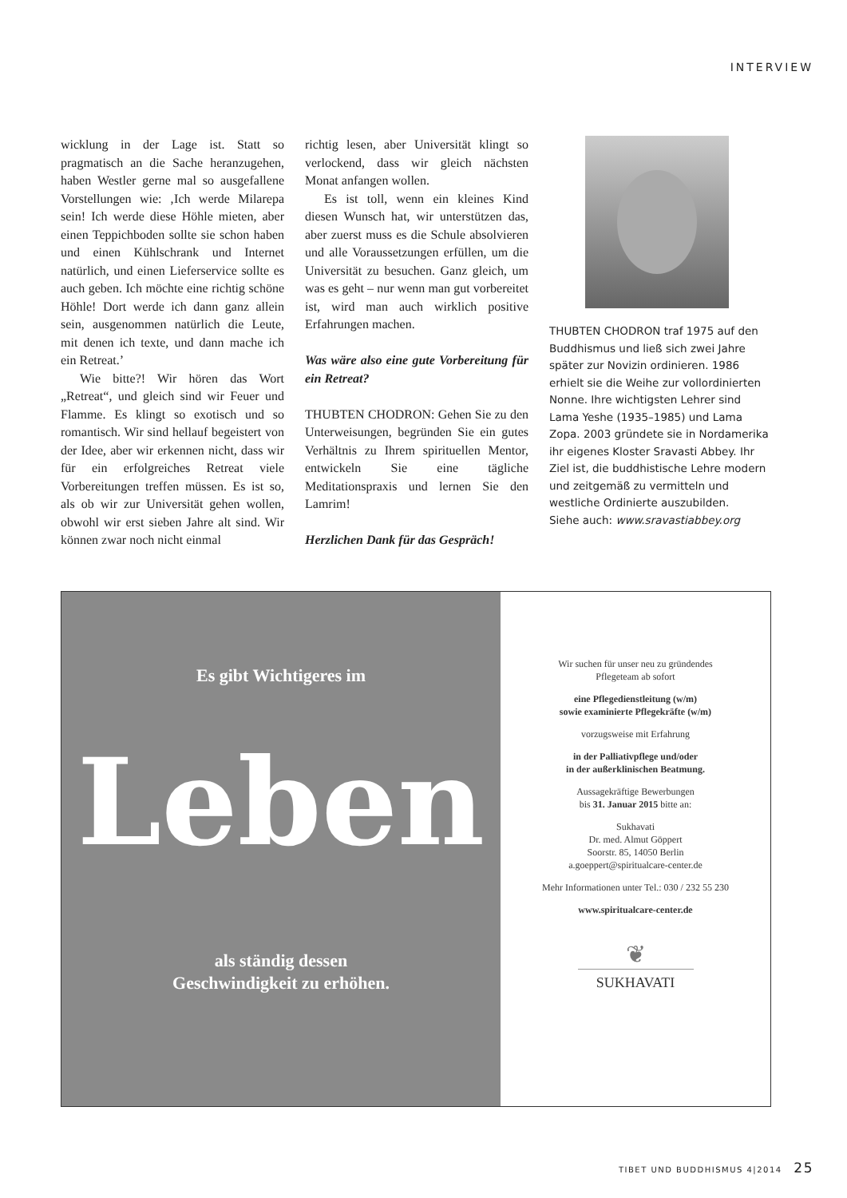INTERVIEW
wicklung in der Lage ist. Statt so pragmatisch an die Sache heranzugehen, haben Westler gerne mal so ausgefallene Vorstellungen wie: ‚Ich werde Milarepa sein! Ich werde diese Höhle mieten, aber einen Teppichboden sollte sie schon haben und einen Kühlschrank und Internet natürlich, und einen Lieferservice sollte es auch geben. Ich möchte eine richtig schöne Höhle! Dort werde ich dann ganz allein sein, ausgenommen natürlich die Leute, mit denen ich texte, und dann mache ich ein Retreat.’
Wie bitte?! Wir hören das Wort „Retreat“, und gleich sind wir Feuer und Flamme. Es klingt so exotisch und so romantisch. Wir sind hellauf begeistert von der Idee, aber wir erkennen nicht, dass wir für ein erfolgreiches Retreat viele Vorbereitungen treffen müssen. Es ist so, als ob wir zur Universität gehen wollen, obwohl wir erst sieben Jahre alt sind. Wir können zwar noch nicht einmal
richtig lesen, aber Universität klingt so verlockend, dass wir gleich nächsten Monat anfangen wollen.
Es ist toll, wenn ein kleines Kind diesen Wunsch hat, wir unterstützen das, aber zuerst muss es die Schule absolvieren und alle Voraussetzungen erfüllen, um die Universität zu besuchen. Ganz gleich, um was es geht – nur wenn man gut vorbereitet ist, wird man auch wirklich positive Erfahrungen machen.
Was wäre also eine gute Vorbereitung für ein Retreat?
THUBTEN CHODRON: Gehen Sie zu den Unterweisungen, begründen Sie ein gutes Verhältnis zu Ihrem spirituellen Mentor, entwickeln Sie eine tägliche Meditationspraxis und lernen Sie den Lamrim!
Herzlichen Dank für das Gespräch!
THUBTEN CHODRON traf 1975 auf den Buddhismus und ließ sich zwei Jahre später zur Novizin ordinieren. 1986 erhielt sie die Weihe zur vollordinierten Nonne. Ihre wichtigsten Lehrer sind Lama Yeshe (1935–1985) und Lama Zopa. 2003 gründete sie in Nordamerika ihr eigenes Kloster Sravasti Abbey. Ihr Ziel ist, die buddhistische Lehre modern und zeitgemäß zu vermitteln und westliche Ordinierte auszubilden.
Siehe auch: www.sravastiabbey.org
Es gibt Wichtigeres im
Leben
als ständig dessen
Geschwindigkeit zu erhöhen.
Wir suchen für unser neu zu gründendes
Pflegeteam ab sofort
eine Pflegedienstleitung (w/m)
sowie examinierte Pflegekräfte (w/m)
vorzugsweise mit Erfahrung
in der Palliativpflege und/oder
in der außerklinischen Beatmung.
Aussagekräftige Bewerbungen
bis 31. Januar 2015 bitte an:
Sukhavati
Dr. med. Almut Göppert
Soorstr. 85, 14050 Berlin
a.goeppert@spiritualcare-center.de
Mehr Informationen unter Tel.: 030 / 232 55 230
www.spiritualcare-center.de
❦
SUKHAVATI
TIBET UND BUDDHISMUS 4|2014 25